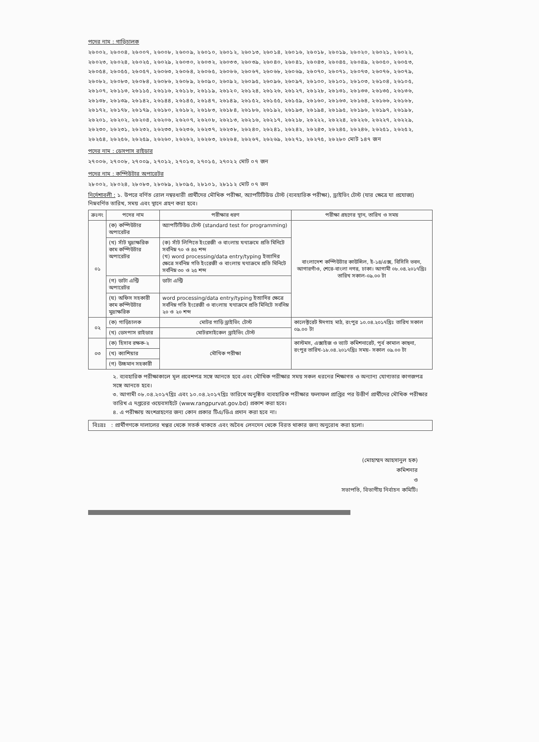পদের নাম : গাড়িচালক
২৬০০২, ২৬০০৪, ২৬০০৭, ২৬০০৮, ২৬০০৯, ২৬০১০, ২৬০১২, ২৬০১৩, ২৬০১৪, ২৬০১৬, ২৬০১৮, ২৬০১৯, ২৬০২০, ২৬০২১, ২৬০২২, ২৬০২৩, ২৬০২৪, ২৬০২৫, ২৬০২৯, ২৬০৩০, ২৬০৩২, ২৬০৩৩, ২৬০৩৯, ২৬০৪০, ২৬০৪১, ২৬০৪৩, ২৬০৪৫, ২৬০৪৯, ২৬০৫০, ২৬০৫৩, ২৬০৫৪, ২৬০৫৫, ২৬০৫৭, ২৬০৬৩, ২৬০৬৪, ২৬০৬৫, ২৬০৬৬, ২৬০৬৭, ২৬০৬৮, ২৬০৬৯, ২৬০৭০, ২৬০৭১, ২৬০৭৩, ২৬০৭৬, ২৬০৭৯, ২৬০৮২, ২৬০৮৩, ২৬০৮৪, ২৬০৮৬, ২৬০৮৯, ২৬০৯০, ২৬০৯২, ২৬০৯৫, ২৬০৯৬, ২৬০৯৭, ২৬১০০, ২৬১০১, ২৬১০৩, ২৬১০৪, ২৬১০৫, ২৬১০৭, ২৬১১৩, ২৬১১৫, ২৬১১৬, ২৬১১৮, ২৬১১৯, ২৬১২০, ২৬১২৪, ২৬১২৬, ২৬১২৭, ২৬১২৮, ২৬১৩১, ২৬১৩৩, ২৬১৩৫, ২৬১৩৬, ২৬১৩৮, ২৬১৩৯, ২৬১৪২, ২৬১৪৪, ২৬১৪৫, ২৬১৪৭, ২৬১৪৯, ২৬১৫২, ২৬১৫৫, ২৬১৫৯, ২৬১৬০, ২৬১৬৩, ২৬১৬৪, ২৬১৬৬, ২৬১৬৮, ২৬১৭২, ২৬১৭৮, ২৬১৭৯, ২৬১৮০, ২৬১৮২, ২৬১৮৩, ২৬১৮৪, ২৬১৮৬, ২৬১৯২, ২৬১৯৩, ২৬১৯৪, ২৬১৯৫, ২৬১৯৬, ২৬১৯৭, ২৬১৯৮, ২৬২০১, ২৬২০২, ২৬২০৪, ২৬২০৬, ২৬২০৭, ২৬২০৮, ২৬২১৩, ২৬২১৬, ২৬২১৭, ২৬২১৮, ২৬২২২, ২৬২২৪, ২৬২২৬, ২৬২২৭, ২৬২২৯, ২৬২৩০, ২৬২৩১, ২৬২৩২, ২৬২৩৩, ২৬২৩৬, ২৬২৩৭, ২৬২৩৮, ২৬২৪০, ২৬২৪১, ২৬২৪২, ২৬২৪৩, ২৬২৪৫, ২৬২৪৬, ২৬২৫১, ২৬২৫২, ২৬২৫৪, ২৬২৫৬, ২৬২৫৯, ২৬২৬০, ২৬২৬২, ২৬২৬৩, ২৬২৬৪, ২৬২৬৭, ২৬২৬৯, ২৬২৭১, ২৬২৭৫, ২৬২৮০ মোট ১৪৭ জন
পদের নাম : ডেসপাস রাইডার
২৭০০৬, ২৭০০৮, ২৭০০৯, ২৭০১২, ২৭০১৩, ২৭০১৫, ২৭০২২ মোট ০৭ জন
পদের নাম : কম্পিউটার অপারেটর
২৮০০২, ২৮০২৪, ২৮০৮৩, ২৮০৮৯, ২৮০৯৫, ২৮১০১, ২৮১১২ মোট ০৭ জন
নির্দেশাবলী : ১. উপরে বর্ণিত রোল নম্বরধারী প্রার্থীদের মৌখিক পরীক্ষা, অ্যাপটিটিউড টেস্ট (ব্যবহারিক পরীক্ষা), ড্রাইভিং টেস্ট (যার ক্ষেত্রে যা প্রযোজ্য) নিম্নবর্ণিত তারিখ, সময় এবং স্থানে গ্রহণ করা হবে।
| ক্রঃনং | পদের নাম | পরীক্ষার ধরণ | পরীক্ষা গ্রহণের স্থান, তারিখ ও সময় |
| --- | --- | --- | --- |
| ০১ | (ক) কম্পিউটার অপারেটর | অ্যাপটিটিউড টেস্ট (standard test for programming) | বাংলাদেশ কম্পিউটার কাউন্সিল, ই-১৪/এক্স, বিসিসি ভবন, আগারগাঁও, শেরে-বাংলা নগর, ঢাকা। আগামী ০৮.০৪.২০১৭খ্রিঃ তারিখ সকাল-০৯.০০ টা |
| | (খ) সাঁট মুদ্রাক্ষরিক কাম কম্পিউটার অপারেটর | (ক) সাঁট লিপিতে ইংরেজী ও বাংলায় যথাক্রমে প্রতি মিনিটে সর্বনিম্ন ৭০ ও ৪৫ শব্দ (খ) word processing/data entry/typing ইত্যাদির ক্ষেত্রে সর্বনিম্ন গতি ইংরেজী ও বাংলায় যথাক্রমে প্রতি মিনিটে সর্বনিম্ন ৩০ ও ২৫ শব্দ | |
| | (গ) ডাটা এন্ট্রি অপারেটর | ডাটা এন্ট্রি | |
| | (ঘ) অফিস সহকারী কাম কম্পিউটার মুদ্রাক্ষরিক | word processing/data entry/typing ইত্যাদির ক্ষেত্রে সর্বনিম্ন গতি ইংরেজী ও বাংলায় যথাক্রমে প্রতি মিনিটে সর্বনিম্ন ২০ ও ২০ শব্দ | |
| ০২ | (ক) গাড়িচালক | মোটর গাড়ি ড্রাইভিং টেস্ট | কালেক্টরেট ঈদগাহ মাঠ, রংপুর ১০.০৪.২০১৭খ্রিঃ তারিখ সকাল ০৯.০০ টা |
| | (খ) ডেসপাস রাইডার | মোটরসাইকেল ড্রাইভিং টেস্ট | |
| ০৩ | (ক) হিসাব রক্ষক-২ | মৌখিক পরীক্ষা | কাস্টমস, এক্সাইজ ও ভ্যাট কমিশনারেট, পূর্ব কামাল কাছনা, রংপুর তারিখ-১৮.০৪.২০১৭খ্রিঃ সময়- সকাল ০৯.০০ টা |
| | (খ) ক্যাশিয়ার | | |
| | (গ) উচ্চমান সহকারী | | |
২. ব্যবহারিক পরীক্ষাকালে মূল প্রবেশপত্র সঙ্গে আনতে হবে এবং মৌখিক পরীক্ষার সময় সকল ধরনের শিক্ষাগত ও অন্যান্য যোগ্যতার কাগজপত্র সঙ্গে আনতে হবে।
৩. আগামী ০৮.০৪.২০১৭খ্রিঃ এবং ১০.০৪.২০১৭খ্রিঃ তারিখে অনুষ্ঠিত ব্যবহারিক পরীক্ষার ফলাফল প্রাপ্তির পর উত্তীর্ণ প্রার্থীদের মৌখিক পরীক্ষার তারিখ এ দপ্তরের ওয়েবসাইটে (www.rangpurvat.gov.bd) প্রকাশ করা হবে।
৪. এ পরীক্ষায় অংশগ্রহণের জন্য কোন প্রকার টিএ/ডিএ প্রদান করা হবে না।
বিঃদ্রঃ : প্রার্থীগণকে দালালের খপ্পর থেকে সতর্ক থাকতে এবং অবৈধ লেনদেন থেকে বিরত থাকার জন্য অনুরোধ করা হলো।
(মোহাম্মদ আহসানুল হক)
কমিশনার
ও
সভাপতি, বিভাগীয় নির্বাচন কমিটি।